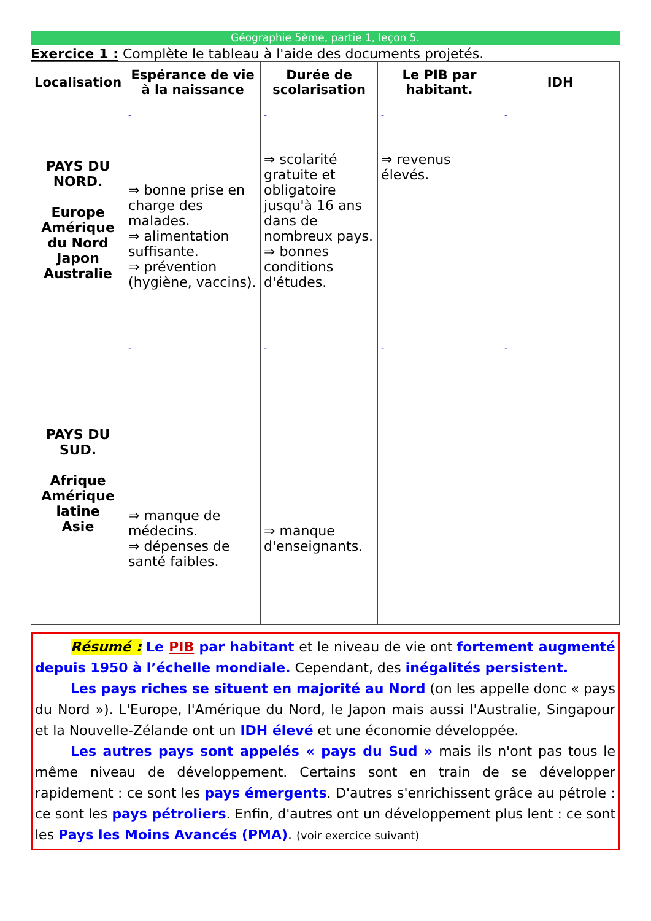Géographie 5ème, partie 1, leçon 5.
Exercice 1 : Complète le tableau à l'aide des documents projetés.
| Localisation | Espérance de vie à la naissance | Durée de scolarisation | Le PIB par habitant. | IDH |
| --- | --- | --- | --- | --- |
| PAYS DU NORD. Europe Amérique du Nord Japon Australie | - ⇒ bonne prise en charge des malades. ⇒ alimentation suffisante. ⇒ prévention (hygiène, vaccins). | - ⇒ scolarité gratuite et obligatoire jusqu'à 16 ans dans de nombreux pays. ⇒ bonnes conditions d'études. | - ⇒ revenus élevés. | - |
| PAYS DU SUD. Afrique Amérique latine Asie | - ⇒ manque de médecins. ⇒ dépenses de santé faibles. | - ⇒ manque d'enseignants. | - | - |
Résumé : Le PIB par habitant et le niveau de vie ont fortement augmenté depuis 1950 à l’échelle mondiale. Cependant, des inégalités persistent.
Les pays riches se situent en majorité au Nord (on les appelle donc « pays du Nord »). L'Europe, l'Amérique du Nord, le Japon mais aussi l'Australie, Singapour et la Nouvelle-Zélande ont un IDH élevé et une économie développée.
Les autres pays sont appelés « pays du Sud » mais ils n'ont pas tous le même niveau de développement. Certains sont en train de se développer rapidement : ce sont les pays émergents. D'autres s'enrichissent grâce au pétrole : ce sont les pays pétroliers. Enfin, d'autres ont un développement plus lent : ce sont les Pays les Moins Avancés (PMA). (voir exercice suivant)